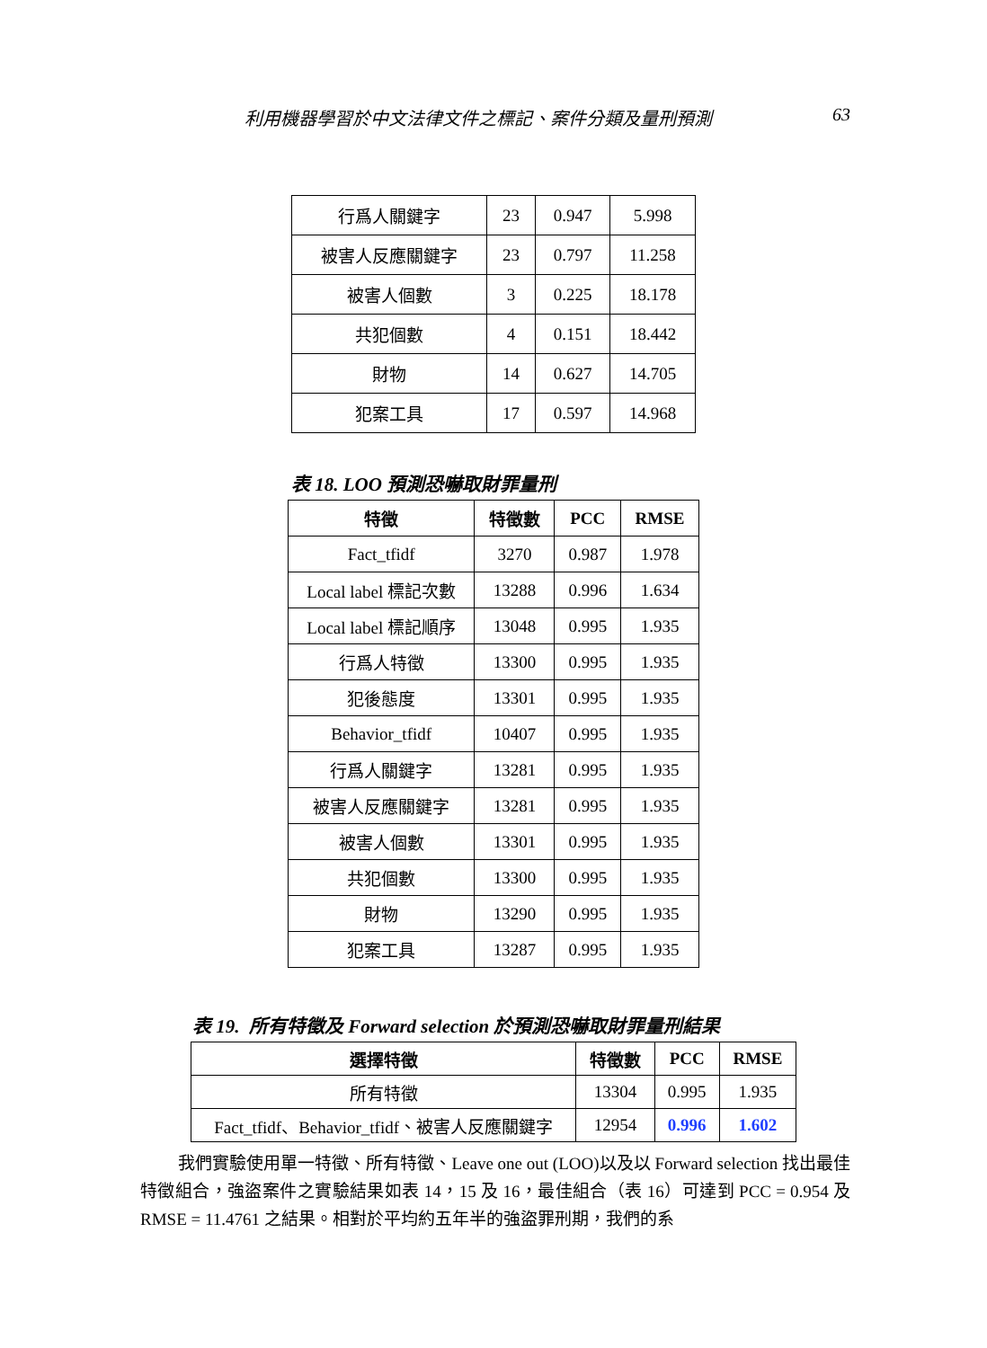利用機器學習於中文法律文件之標記、案件分類及量刑預測 63
| 行爲人關鍵字 | 23 | 0.947 | 5.998 |
| 被害人反應關鍵字 | 23 | 0.797 | 11.258 |
| 被害人個數 | 3 | 0.225 | 18.178 |
| 共犯個數 | 4 | 0.151 | 18.442 |
| 財物 | 14 | 0.627 | 14.705 |
| 犯案工具 | 17 | 0.597 | 14.968 |
表 18. LOO 預測恐嚇取財罪量刑
| 特徵 | 特徵數 | PCC | RMSE |
| --- | --- | --- | --- |
| Fact_tfidf | 3270 | 0.987 | 1.978 |
| Local label 標記次數 | 13288 | 0.996 | 1.634 |
| Local label 標記順序 | 13048 | 0.995 | 1.935 |
| 行爲人特徵 | 13300 | 0.995 | 1.935 |
| 犯後態度 | 13301 | 0.995 | 1.935 |
| Behavior_tfidf | 10407 | 0.995 | 1.935 |
| 行爲人關鍵字 | 13281 | 0.995 | 1.935 |
| 被害人反應關鍵字 | 13281 | 0.995 | 1.935 |
| 被害人個數 | 13301 | 0.995 | 1.935 |
| 共犯個數 | 13300 | 0.995 | 1.935 |
| 財物 | 13290 | 0.995 | 1.935 |
| 犯案工具 | 13287 | 0.995 | 1.935 |
表 19. 所有特徵及 Forward selection 於預測恐嚇取財罪量刑結果
| 選擇特徵 | 特徵數 | PCC | RMSE |
| --- | --- | --- | --- |
| 所有特徵 | 13304 | 0.995 | 1.935 |
| Fact_tfidf、Behavior_tfidf、被害人反應關鍵字 | 12954 | 0.996 | 1.602 |
我們實驗使用單一特徵、所有特徵、Leave one out (LOO)以及以 Forward selection 找出最佳特徵組合，強盜案件之實驗結果如表 14，15 及 16，最佳組合（表 16）可達到 PCC = 0.954 及 RMSE = 11.4761 之結果。相對於平均約五年半的強盜罪刑期，我們的系